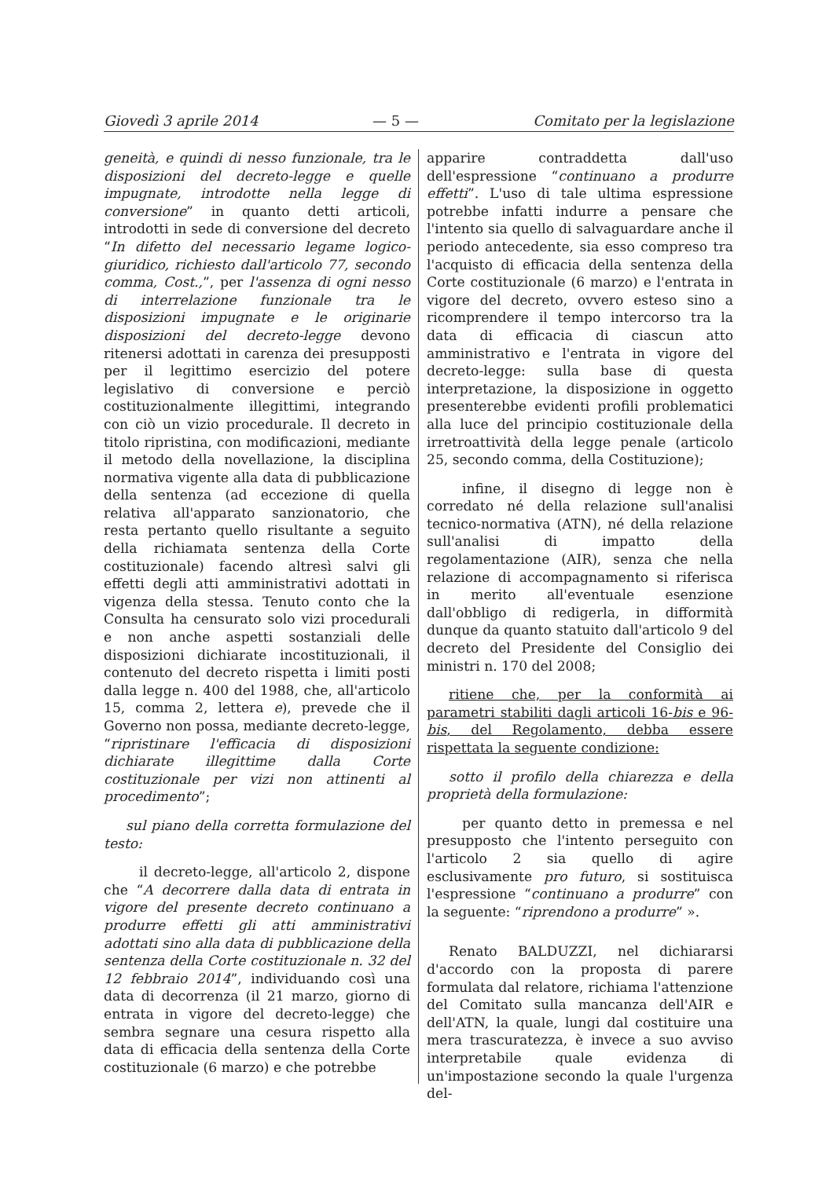Giovedì 3 aprile 2014 — 5 — Comitato per la legislazione
geneità, e quindi di nesso funzionale, tra le disposizioni del decreto-legge e quelle impugnate, introdotte nella legge di conversione” in quanto detti articoli, introdotti in sede di conversione del decreto “In difetto del necessario legame logico-giuridico, richiesto dall'articolo 77, secondo comma, Cost.,”, per l'assenza di ogni nesso di interrelazione funzionale tra le disposizioni impugnate e le originarie disposizioni del decreto-legge devono ritenersi adottati in carenza dei presupposti per il legittimo esercizio del potere legislativo di conversione e perciò costituzionalmente illegittimi, integrando con ciò un vizio procedurale. Il decreto in titolo ripristina, con modificazioni, mediante il metodo della novellazione, la disciplina normativa vigente alla data di pubblicazione della sentenza (ad eccezione di quella relativa all'apparato sanzionatorio, che resta pertanto quello risultante a seguito della richiamata sentenza della Corte costituzionale) facendo altresì salvi gli effetti degli atti amministrativi adottati in vigenza della stessa. Tenuto conto che la Consulta ha censurato solo vizi procedurali e non anche aspetti sostanziali delle disposizioni dichiarate incostituzionali, il contenuto del decreto rispetta i limiti posti dalla legge n. 400 del 1988, che, all'articolo 15, comma 2, lettera e), prevede che il Governo non possa, mediante decreto-legge, “ripristinare l'efficacia di disposizioni dichiarate illegittime dalla Corte costituzionale per vizi non attinenti al procedimento”;
sul piano della corretta formulazione del testo:
il decreto-legge, all'articolo 2, dispone che “A decorrere dalla data di entrata in vigore del presente decreto continuano a produrre effetti gli atti amministrativi adottati sino alla data di pubblicazione della sentenza della Corte costituzionale n. 32 del 12 febbraio 2014”, individuando così una data di decorrenza (il 21 marzo, giorno di entrata in vigore del decreto-legge) che sembra segnare una cesura rispetto alla data di efficacia della sentenza della Corte costituzionale (6 marzo) e che potrebbe
apparire contraddetta dall'uso dell'espressione “continuano a produrre effetti”. L'uso di tale ultima espressione potrebbe infatti indurre a pensare che l'intento sia quello di salvaguardare anche il periodo antecedente, sia esso compreso tra l'acquisto di efficacia della sentenza della Corte costituzionale (6 marzo) e l'entrata in vigore del decreto, ovvero esteso sino a ricomprendere il tempo intercorso tra la data di efficacia di ciascun atto amministrativo e l'entrata in vigore del decreto-legge: sulla base di questa interpretazione, la disposizione in oggetto presenterebbe evidenti profili problematici alla luce del principio costituzionale della irretroattività della legge penale (articolo 25, secondo comma, della Costituzione);
infine, il disegno di legge non è corredato né della relazione sull'analisi tecnico-normativa (ATN), né della relazione sull'analisi di impatto della regolamentazione (AIR), senza che nella relazione di accompagnamento si riferisca in merito all'eventuale esenzione dall'obbligo di redigerla, in difformità dunque da quanto statuito dall'articolo 9 del decreto del Presidente del Consiglio dei ministri n. 170 del 2008;
ritiene che, per la conformità ai parametri stabiliti dagli articoli 16-bis e 96-bis, del Regolamento, debba essere rispettata la seguente condizione:
sotto il profilo della chiarezza e della proprietà della formulazione:
per quanto detto in premessa e nel presupposto che l'intento perseguito con l'articolo 2 sia quello di agire esclusivamente pro futuro, si sostituisca l'espressione “continuano a produrre” con la seguente: “riprendono a produrre” ».
Renato BALDUZZI, nel dichiararsi d'accordo con la proposta di parere formulata dal relatore, richiama l'attenzione del Comitato sulla mancanza dell'AIR e dell'ATN, la quale, lungi dal costituire una mera trascuratezza, è invece a suo avviso interpretabile quale evidenza di un'impostazione secondo la quale l'urgenza del-